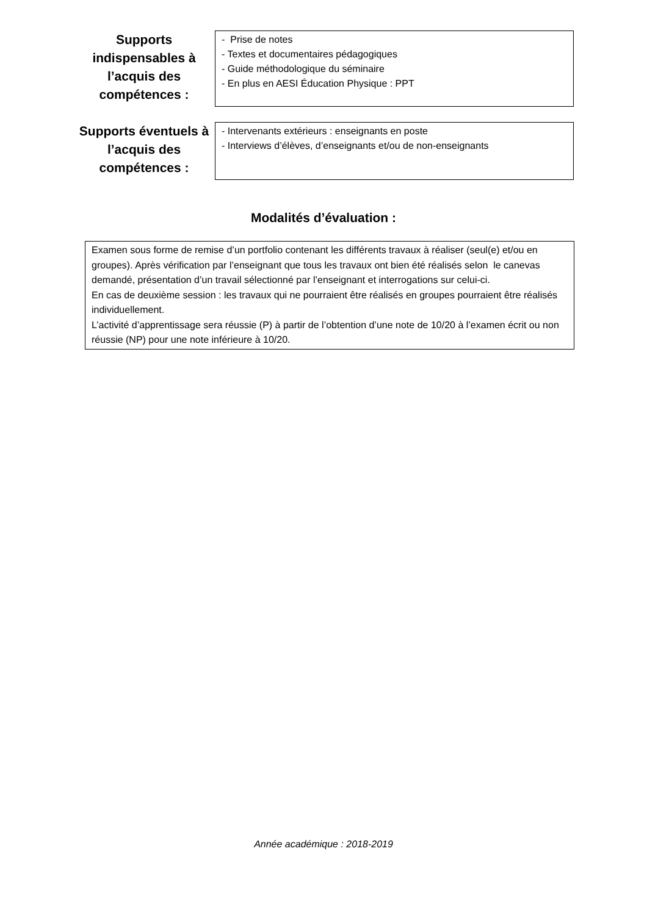Supports
indispensables à
l’acquis des
compétences :
- Prise de notes
- Textes et documentaires pédagogiques
- Guide méthodologique du séminaire
- En plus en AESI Éducation Physique : PPT
Supports éventuels à
l’acquis des
compétences :
- Intervenants extérieurs : enseignants en poste
- Interviews d’élèves, d’enseignants et/ou de non-enseignants
Modalités d’évaluation :
Examen sous forme de remise d’un portfolio contenant les différents travaux à réaliser (seul(e) et/ou en groupes). Après vérification par l’enseignant que tous les travaux ont bien été réalisés selon le canevas demandé, présentation d’un travail sélectionné par l’enseignant et interrogations sur celui-ci.
En cas de deuxième session : les travaux qui ne pourraient être réalisés en groupes pourraient être réalisés individuellement.
L’activité d’apprentissage sera réussie (P) à partir de l’obtention d’une note de 10/20 à l’examen écrit ou non réussie (NP) pour une note inférieure à 10/20.
Année académique : 2018-2019